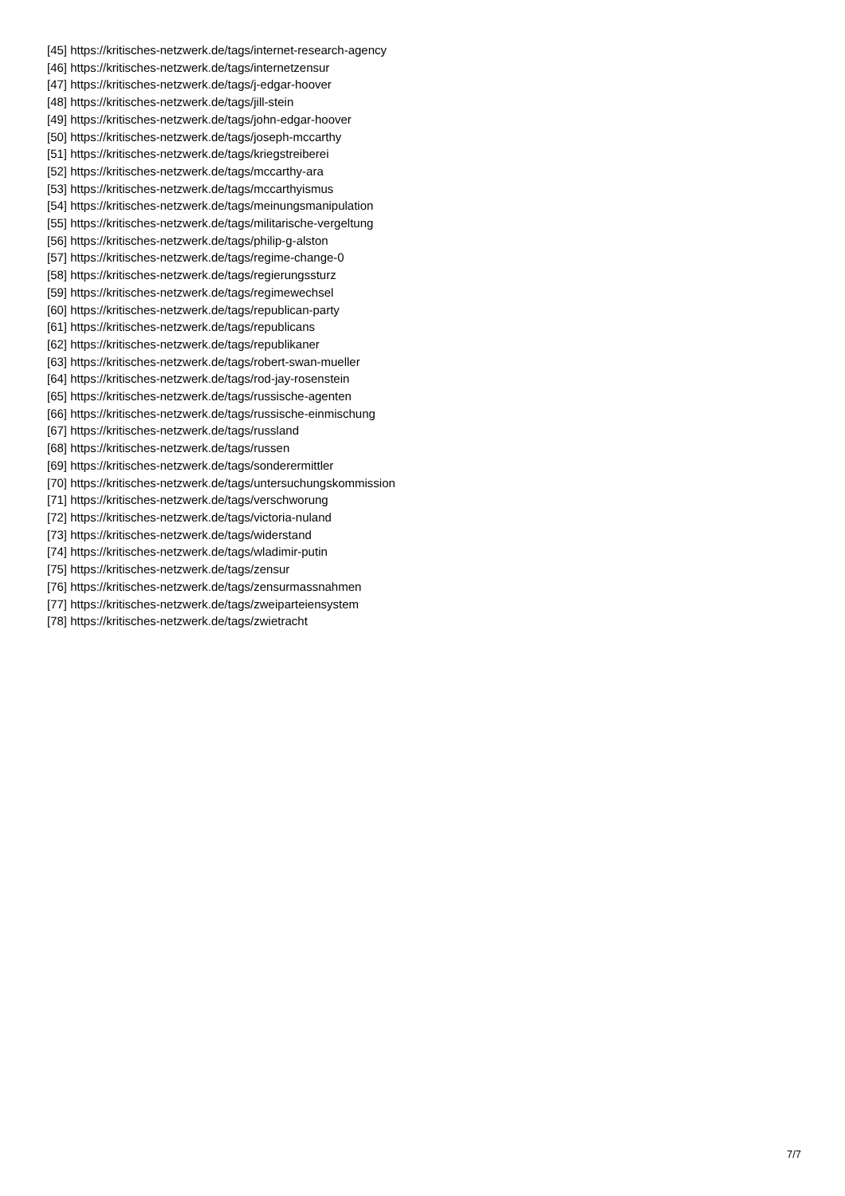[45] https://kritisches-netzwerk.de/tags/internet-research-agency
[46] https://kritisches-netzwerk.de/tags/internetzensur
[47] https://kritisches-netzwerk.de/tags/j-edgar-hoover
[48] https://kritisches-netzwerk.de/tags/jill-stein
[49] https://kritisches-netzwerk.de/tags/john-edgar-hoover
[50] https://kritisches-netzwerk.de/tags/joseph-mccarthy
[51] https://kritisches-netzwerk.de/tags/kriegstreiberei
[52] https://kritisches-netzwerk.de/tags/mccarthy-ara
[53] https://kritisches-netzwerk.de/tags/mccarthyismus
[54] https://kritisches-netzwerk.de/tags/meinungsmanipulation
[55] https://kritisches-netzwerk.de/tags/militarische-vergeltung
[56] https://kritisches-netzwerk.de/tags/philip-g-alston
[57] https://kritisches-netzwerk.de/tags/regime-change-0
[58] https://kritisches-netzwerk.de/tags/regierungssturz
[59] https://kritisches-netzwerk.de/tags/regimewechsel
[60] https://kritisches-netzwerk.de/tags/republican-party
[61] https://kritisches-netzwerk.de/tags/republicans
[62] https://kritisches-netzwerk.de/tags/republikaner
[63] https://kritisches-netzwerk.de/tags/robert-swan-mueller
[64] https://kritisches-netzwerk.de/tags/rod-jay-rosenstein
[65] https://kritisches-netzwerk.de/tags/russische-agenten
[66] https://kritisches-netzwerk.de/tags/russische-einmischung
[67] https://kritisches-netzwerk.de/tags/russland
[68] https://kritisches-netzwerk.de/tags/russen
[69] https://kritisches-netzwerk.de/tags/sonderermittler
[70] https://kritisches-netzwerk.de/tags/untersuchungskommission
[71] https://kritisches-netzwerk.de/tags/verschworung
[72] https://kritisches-netzwerk.de/tags/victoria-nuland
[73] https://kritisches-netzwerk.de/tags/widerstand
[74] https://kritisches-netzwerk.de/tags/wladimir-putin
[75] https://kritisches-netzwerk.de/tags/zensur
[76] https://kritisches-netzwerk.de/tags/zensurmassnahmen
[77] https://kritisches-netzwerk.de/tags/zweiparteiensystem
[78] https://kritisches-netzwerk.de/tags/zwietracht
7/7